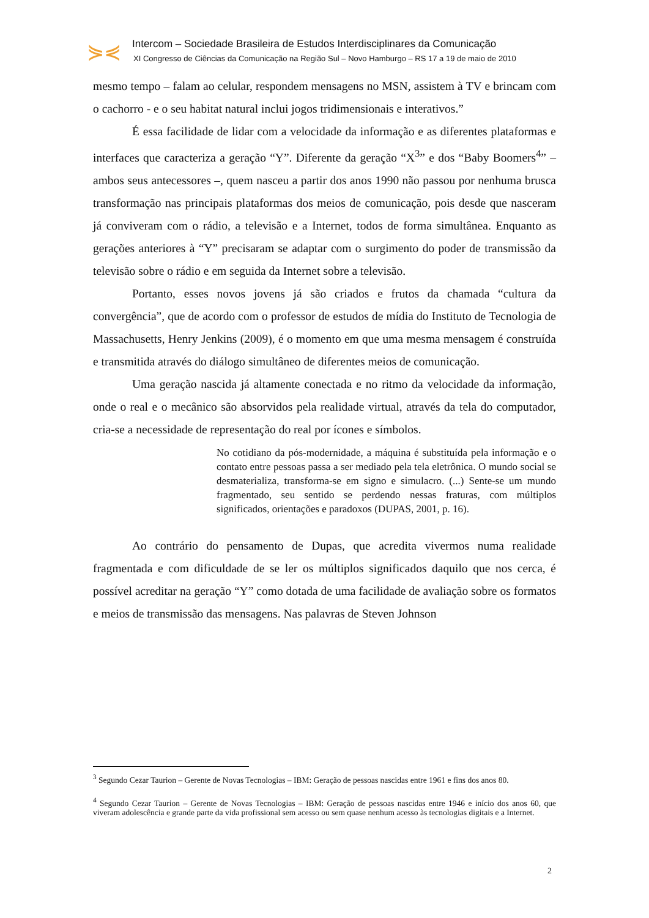⋟⋞
Intercom – Sociedade Brasileira de Estudos Interdisciplinares da Comunicação
XI Congresso de Ciências da Comunicação na Região Sul – Novo Hamburgo – RS 17 a 19 de maio de 2010
mesmo tempo – falam ao celular, respondem mensagens no MSN, assistem à TV e brincam com o cachorro - e o seu habitat natural inclui jogos tridimensionais e interativos.”
É essa facilidade de lidar com a velocidade da informação e as diferentes plataformas e interfaces que caracteriza a geração “Y”. Diferente da geração “X<sup>3</sup>” e dos “Baby Boomers<sup>4</sup>” – ambos seus antecessores –, quem nasceu a partir dos anos 1990 não passou por nenhuma brusca transformação nas principais plataformas dos meios de comunicação, pois desde que nasceram já conviveram com o rádio, a televisão e a Internet, todos de forma simultânea. Enquanto as gerações anteriores à “Y” precisaram se adaptar com o surgimento do poder de transmissão da televisão sobre o rádio e em seguida da Internet sobre a televisão.
Portanto, esses novos jovens já são criados e frutos da chamada “cultura da convergência”, que de acordo com o professor de estudos de mídia do Instituto de Tecnologia de Massachusetts, Henry Jenkins (2009), é o momento em que uma mesma mensagem é construída e transmitida através do diálogo simultâneo de diferentes meios de comunicação.
Uma geração nascida já altamente conectada e no ritmo da velocidade da informação, onde o real e o mecânico são absorvidos pela realidade virtual, através da tela do computador, cria-se a necessidade de representação do real por ícones e símbolos.
No cotidiano da pós-modernidade, a máquina é substituída pela informação e o contato entre pessoas passa a ser mediado pela tela eletrônica. O mundo social se desmaterializa, transforma-se em signo e simulacro. (...) Sente-se um mundo fragmentado, seu sentido se perdendo nessas fraturas, com múltiplos significados, orientações e paradoxos (DUPAS, 2001, p. 16).
Ao contrário do pensamento de Dupas, que acredita vivermos numa realidade fragmentada e com dificuldade de se ler os múltiplos significados daquilo que nos cerca, é possível acreditar na geração “Y” como dotada de uma facilidade de avaliação sobre os formatos e meios de transmissão das mensagens. Nas palavras de Steven Johnson
<sup>3</sup> Segundo Cezar Taurion – Gerente de Novas Tecnologias – IBM: Geração de pessoas nascidas entre 1961 e fins dos anos 80.
<sup>4</sup> Segundo Cezar Taurion – Gerente de Novas Tecnologias – IBM: Geração de pessoas nascidas entre 1946 e início dos anos 60, que viveram adolescência e grande parte da vida profissional sem acesso ou sem quase nenhum acesso às tecnologias digitais e a Internet.
2